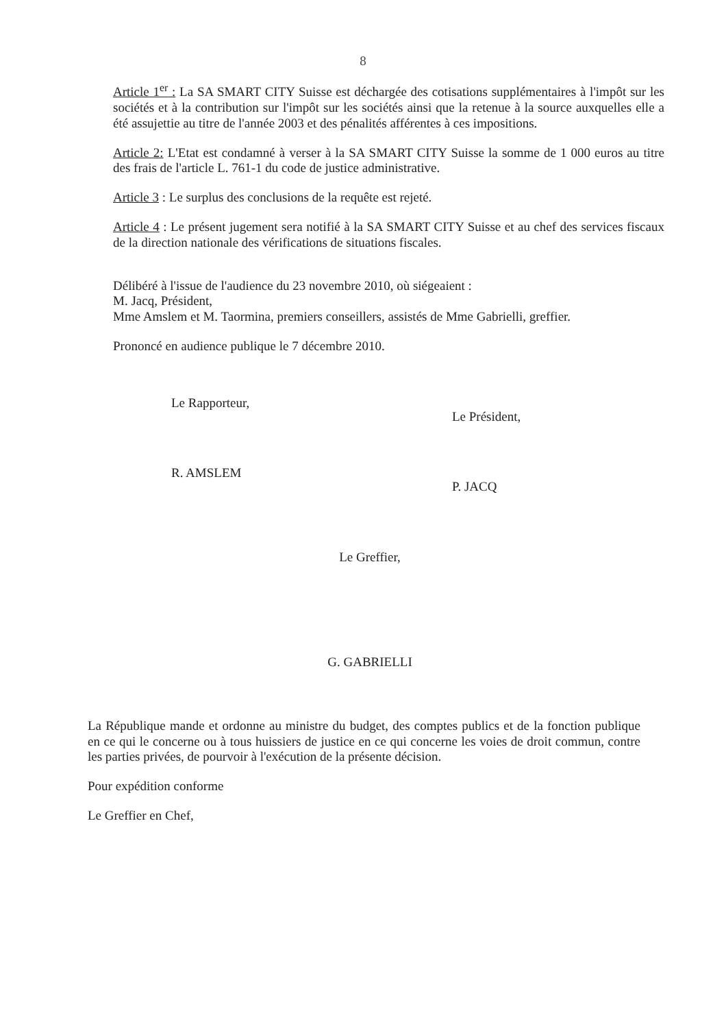8
Article 1<sup>er</sup> : La SA SMART CITY Suisse est déchargée des cotisations supplémentaires à l'impôt sur les sociétés et à la contribution sur l'impôt sur les sociétés ainsi que la retenue à la source auxquelles elle a été assujettie au titre de l'année 2003 et des pénalités afférentes à ces impositions.
Article 2: L'Etat est condamné à verser à la SA SMART CITY Suisse la somme de 1 000 euros au titre des frais de l'article L. 761-1 du code de justice administrative.
Article 3 : Le surplus des conclusions de la requête est rejeté.
Article 4 : Le présent jugement sera notifié à la SA SMART CITY Suisse et au chef des services fiscaux de la direction nationale des vérifications de situations fiscales.
Délibéré à l'issue de l'audience du 23 novembre 2010, où siégeaient :
M. Jacq, Président,
Mme Amslem et M. Taormina, premiers conseillers, assistés de Mme Gabrielli, greffier.
Prononcé en audience publique le 7 décembre 2010.
Le Rapporteur,
R. AMSLEM
Le Président,
P. JACQ
Le Greffier,
G. GABRIELLI
La République mande et ordonne au ministre du budget, des comptes publics et de la fonction publique en ce qui le concerne ou à tous huissiers de justice en ce qui concerne les voies de droit commun, contre les parties privées, de pourvoir à l'exécution de la présente décision.
Pour expédition conforme
Le Greffier en Chef,